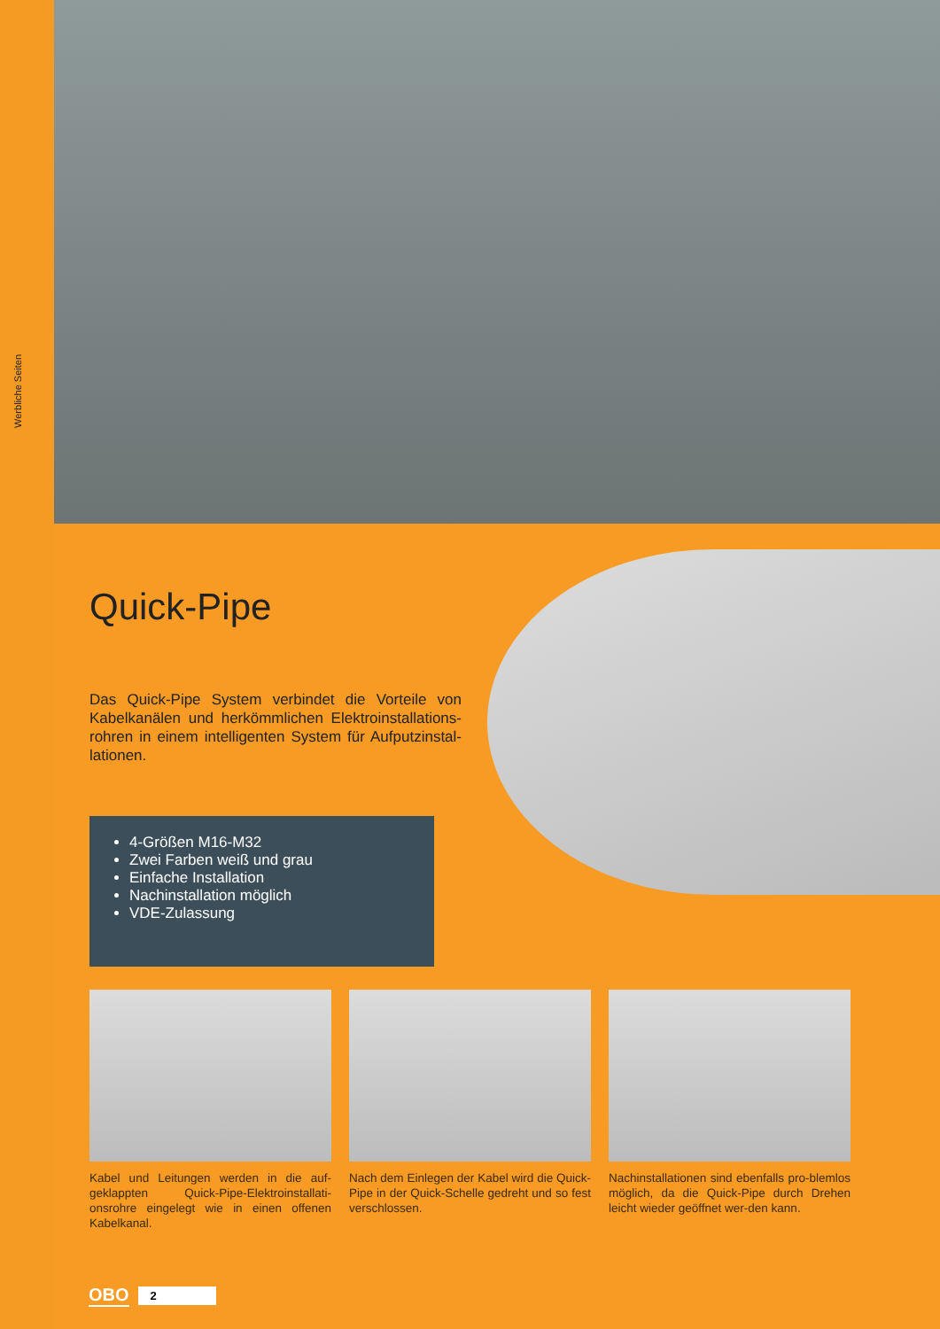Werbliche Seiten
Quick-Pipe
Das Quick-Pipe System verbindet die Vorteile von Kabelkanälen und herkömmlichen Elektroinstallations-rohren in einem intelligenten System für Aufputzinstal-lationen.
4-Größen M16-M32
Zwei Farben weiß und grau
Einfache Installation
Nachinstallation möglich
VDE-Zulassung
Kabel und Leitungen werden in die auf-geklappten Quick-Pipe-Elektroinstallati-onsrohre eingelegt wie in einen offenen Kabelkanal.
Nach dem Einlegen der Kabel wird die Quick-Pipe in der Quick-Schelle gedreht und so fest verschlossen.
Nachinstallationen sind ebenfalls pro-blemlos möglich, da die Quick-Pipe durch Drehen leicht wieder geöffnet wer-den kann.
OBO 2